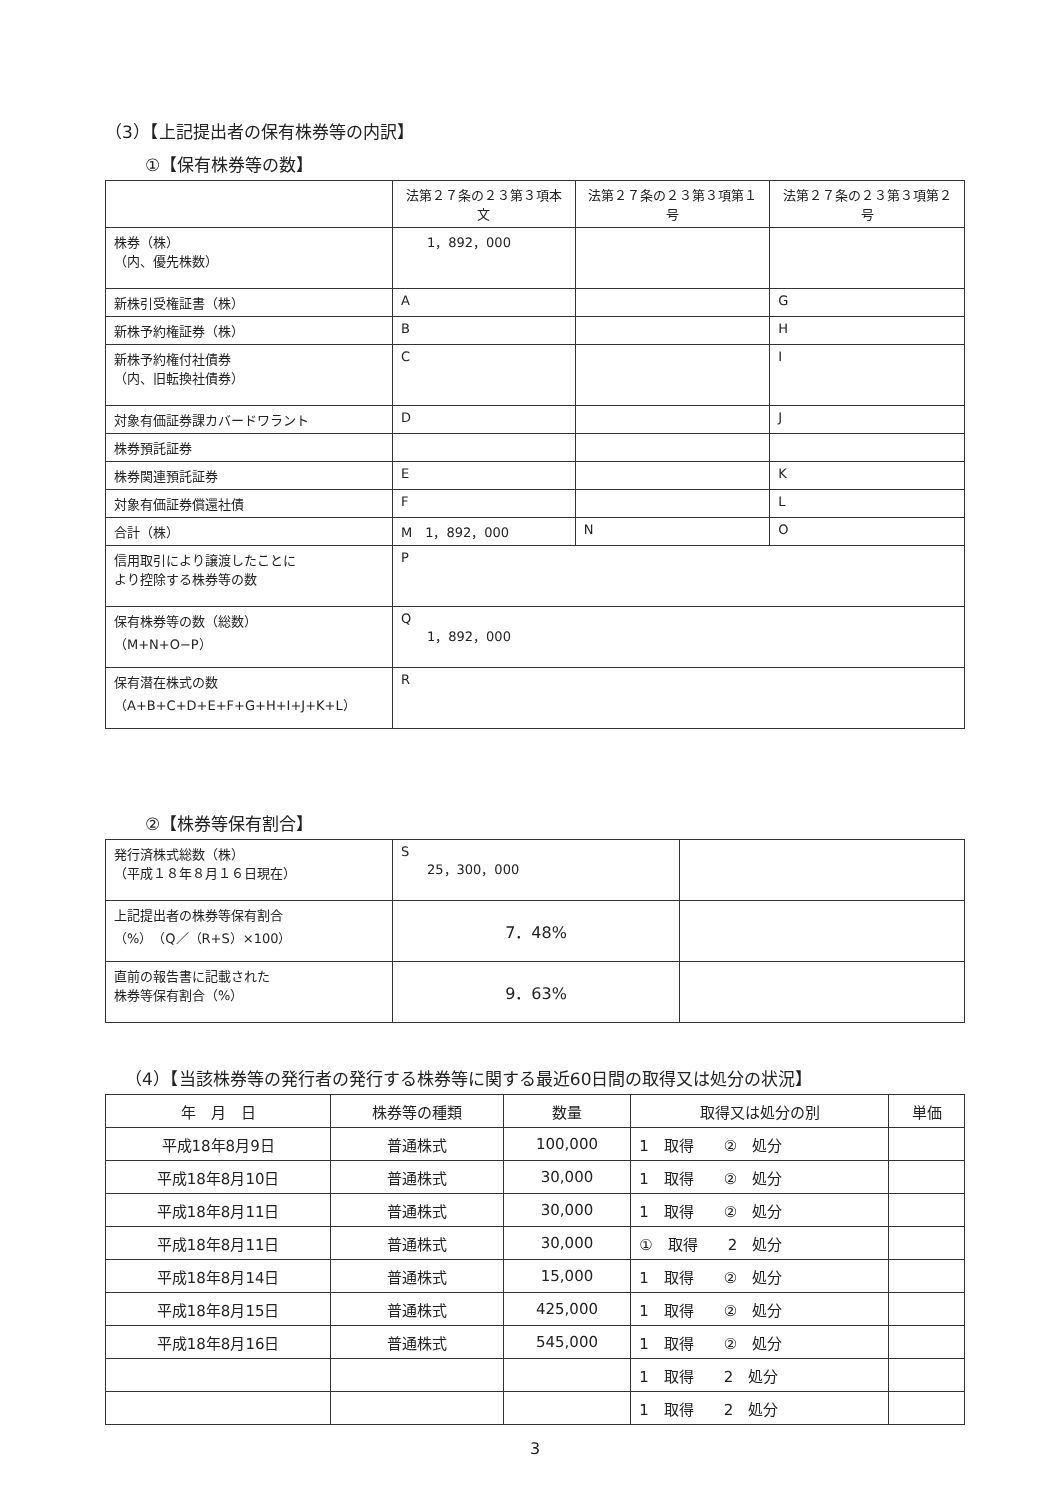（3）【上記提出者の保有株券等の内訳】
①【保有株券等の数】
| | 法第２７条の２３第３項本文 | 法第２７条の２３第３項第１号 | 法第２７条の２３第３項第２号 |
| --- | --- | --- | --- |
| 株券（株） （内、優先株数） | 1，892，000 | | |
| 新株引受権証書（株） | A | | G |
| 新株予約権証券（株） | B | | H |
| 新株予約権付社債券 （内、旧転換社債券） | C | | I |
| 対象有価証券課カバードワラント | D | | J |
| 株券預託証券 | | | |
| 株券関連預託証券 | E | | K |
| 対象有価証券償還社債 | F | | L |
| 合計（株） | M 1，892，000 | N | O |
| 信用取引により譲渡したことに より控除する株券等の数 | P | | |
| 保有株券等の数（総数） （M+N+O−P） | Q 1，892，000 | | |
| 保有潜在株式の数 （A+B+C+D+E+F+G+H+I+J+K+L） | R | | |
②【株券等保有割合】
| 発行済株式総数（株） （平成１８年８月１６日現在） | S 25，300，000 | |
| 上記提出者の株券等保有割合 （%）（Q／（R+S）×100） | 7．48% | |
| 直前の報告書に記載された 株券等保有割合（%） | 9．63% | |
（4）【当該株券等の発行者の発行する株券等に関する最近60日間の取得又は処分の状況】
| 年 月 日 | 株券等の種類 | 数量 | 取得又は処分の別 | 単価 |
| --- | --- | --- | --- | --- |
| 平成18年8月9日 | 普通株式 | 100,000 | 1 取得 ② 処分 | |
| 平成18年8月10日 | 普通株式 | 30,000 | 1 取得 ② 処分 | |
| 平成18年8月11日 | 普通株式 | 30,000 | 1 取得 ② 処分 | |
| 平成18年8月11日 | 普通株式 | 30,000 | ① 取得 2 処分 | |
| 平成18年8月14日 | 普通株式 | 15,000 | 1 取得 ② 処分 | |
| 平成18年8月15日 | 普通株式 | 425,000 | 1 取得 ② 処分 | |
| 平成18年8月16日 | 普通株式 | 545,000 | 1 取得 ② 処分 | |
| | | | 1 取得 2 処分 | |
| | | | 1 取得 2 処分 | |
3